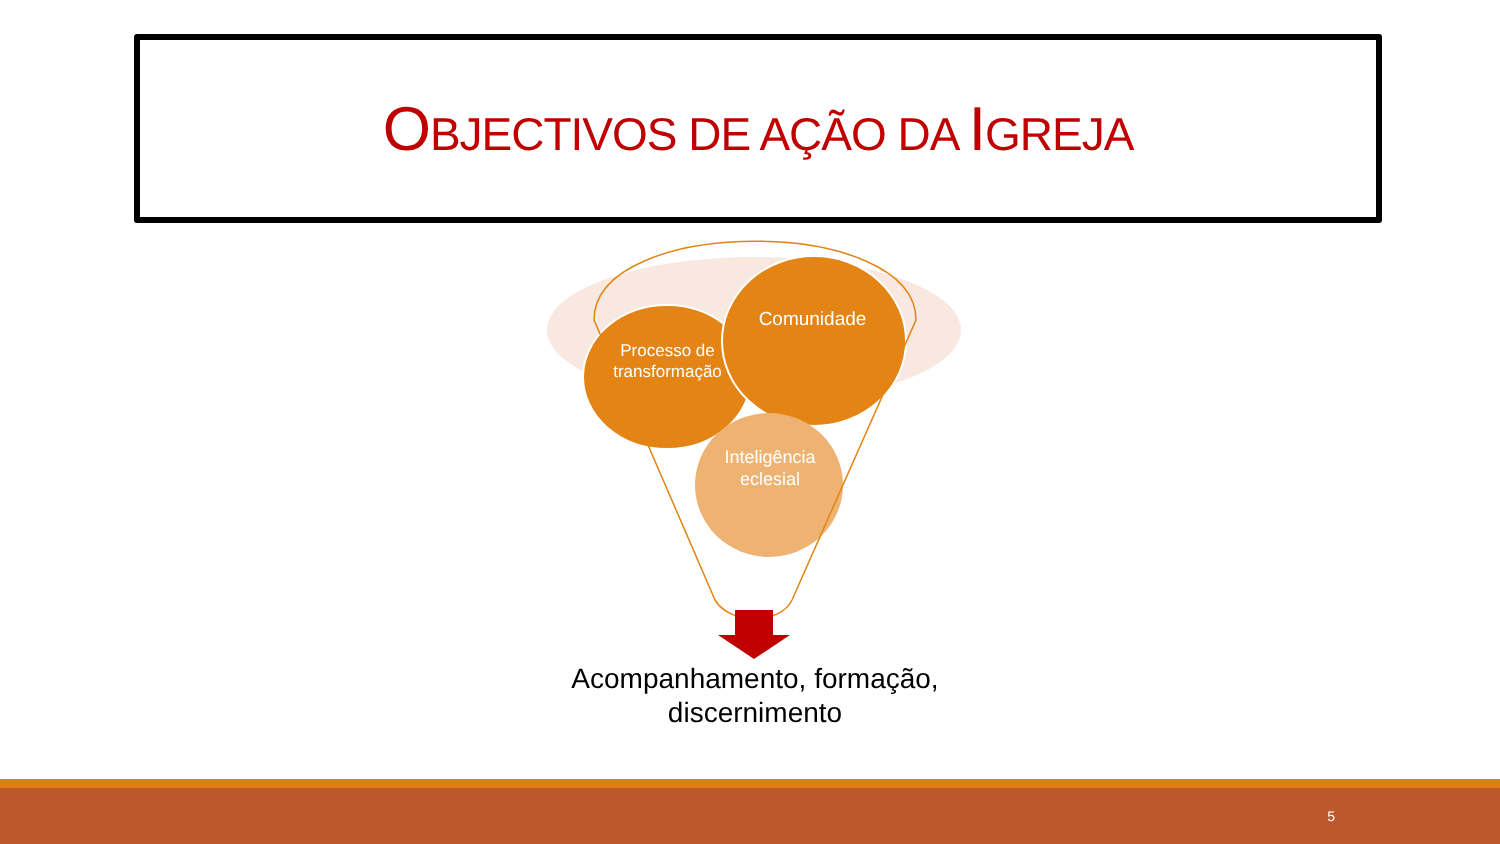OBJECTIVOS DE AÇÃO DA IGREJA
Processo de transformação
Comunidade
Inteligência eclesial
Acompanhamento, formação, discernimento
5